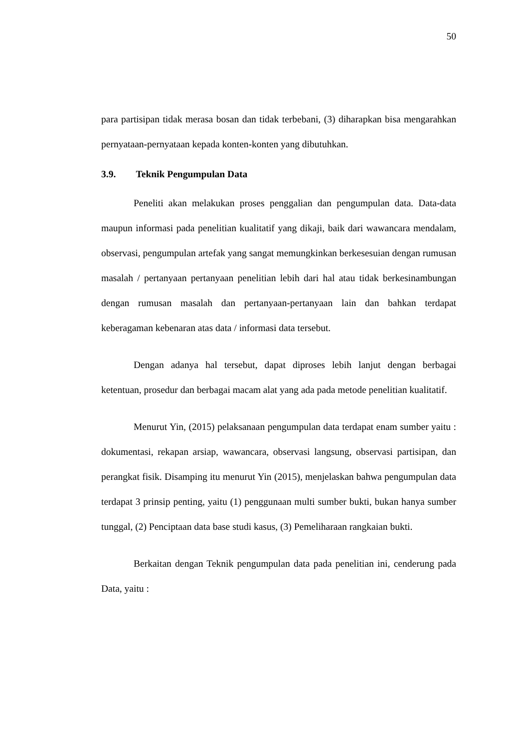50
para partisipan tidak merasa bosan dan tidak terbebani, (3) diharapkan bisa mengarahkan pernyataan-pernyataan kepada konten-konten yang dibutuhkan.
3.9. Teknik Pengumpulan Data
Peneliti akan melakukan proses penggalian dan pengumpulan data. Data-data maupun informasi pada penelitian kualitatif yang dikaji, baik dari wawancara mendalam, observasi, pengumpulan artefak yang sangat memungkinkan berkesesuian dengan rumusan masalah / pertanyaan pertanyaan penelitian lebih dari hal atau tidak berkesinambungan dengan rumusan masalah dan pertanyaan-pertanyaan lain dan bahkan terdapat keberagaman kebenaran atas data / informasi data tersebut.
Dengan adanya hal tersebut, dapat diproses lebih lanjut dengan berbagai ketentuan, prosedur dan berbagai macam alat yang ada pada metode penelitian kualitatif.
Menurut Yin, (2015) pelaksanaan pengumpulan data terdapat enam sumber yaitu : dokumentasi, rekapan arsiap, wawancara, observasi langsung, observasi partisipan, dan perangkat fisik. Disamping itu menurut Yin (2015), menjelaskan bahwa pengumpulan data terdapat 3 prinsip penting, yaitu (1) penggunaan multi sumber bukti, bukan hanya sumber tunggal, (2) Penciptaan data base studi kasus, (3) Pemeliharaan rangkaian bukti.
Berkaitan dengan Teknik pengumpulan data pada penelitian ini, cenderung pada Data, yaitu :